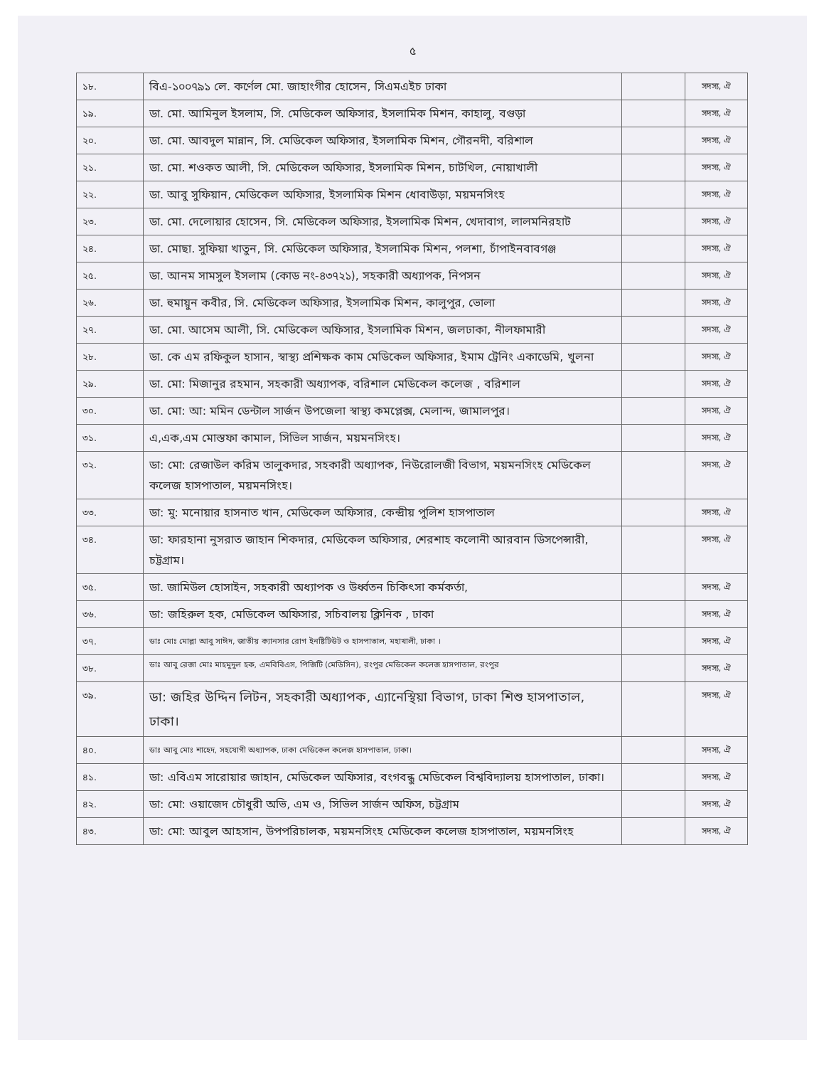৫
| ১৮. | বিএ-১০০৭৯১ লে. কর্ণেল মো. জাহাংগীর হোসেন, সিএমএইচ ঢাকা | | সদস্য, ঐ |
| ১৯. | ডা. মো. আমিনুল ইসলাম, সি. মেডিকেল অফিসার, ইসলামিক মিশন, কাহালু, বগুড়া | | সদস্য, ঐ |
| ২০. | ডা. মো. আবদুল মান্নান, সি. মেডিকেল অফিসার, ইসলামিক মিশন, গৌরনদী, বরিশাল | | সদস্য, ঐ |
| ২১. | ডা. মো. শওকত আলী, সি. মেডিকেল অফিসার, ইসলামিক মিশন, চাটখিল, নোয়াখালী | | সদস্য, ঐ |
| ২২. | ডা. আবু সুফিয়ান, মেডিকেল অফিসার, ইসলামিক মিশন ধোবাউড়া, ময়মনসিংহ | | সদস্য, ঐ |
| ২৩. | ডা. মো. দেলোয়ার হোসেন, সি. মেডিকেল অফিসার, ইসলামিক মিশন, খেদাবাগ, লালমনিরহাট | | সদস্য, ঐ |
| ২৪. | ডা. মোছা. সুফিয়া খাতুন, সি. মেডিকেল অফিসার, ইসলামিক মিশন, পলশা, চাঁপাইনবাবগঞ্জ | | সদস্য, ঐ |
| ২৫. | ডা. আনম সামসুল ইসলাম (কোড নং-৪৩৭২১), সহকারী অধ্যাপক, নিপসন | | সদস্য, ঐ |
| ২৬. | ডা. হুমায়ুন কবীর, সি. মেডিকেল অফিসার, ইসলামিক মিশন, কালুপুর, ভোলা | | সদস্য, ঐ |
| ২৭. | ডা. মো. আসেম আলী, সি. মেডিকেল অফিসার, ইসলামিক মিশন, জলঢাকা, নীলফামারী | | সদস্য, ঐ |
| ২৮. | ডা. কে এম রফিকুল হাসান, স্বাস্থ্য প্রশিক্ষক কাম মেডিকেল অফিসার, ইমাম ট্রেনিং একাডেমি, খুলনা | | সদস্য, ঐ |
| ২৯. | ডা. মো: মিজানুর রহমান, সহকারী অধ্যাপক, বরিশাল মেডিকেল কলেজ , বরিশাল | | সদস্য, ঐ |
| ৩০. | ডা. মো: আ: মমিন ডেন্টাল সার্জন উপজেলা স্বাস্থ্য কমপ্লেক্স, মেলান্দ, জামালপুর। | | সদস্য, ঐ |
| ৩১. | এ,এক,এম মোস্তফা কামাল, সিভিল সার্জন, ময়মনসিংহ। | | সদস্য, ঐ |
| ৩২. | ডা: মো: রেজাউল করিম তালুকদার, সহকারী অধ্যাপক, নিউরোলজী বিভাগ, ময়মনসিংহ মেডিকেল কলেজ হাসপাতাল, ময়মনসিংহ। | | সদস্য, ঐ |
| ৩৩. | ডা: মু: মনোয়ার হাসনাত খান, মেডিকেল অফিসার, কেন্দ্রীয় পুলিশ হাসপাতাল | | সদস্য, ঐ |
| ৩৪. | ডা: ফারহানা নুসরাত জাহান শিকদার, মেডিকেল অফিসার, শেরশাহ কলোনী আরবান ডিসপেন্সারী, চট্টগ্রাম। | | সদস্য, ঐ |
| ৩৫. | ডা. জামিউল হোসাইন, সহকারী অধ্যাপক ও উর্ধ্বতন চিকিৎসা কর্মকর্তা, | | সদস্য, ঐ |
| ৩৬. | ডা: জহিরুল হক, মেডিকেল অফিসার, সচিবালয় ক্লিনিক , ঢাকা | | সদস্য, ঐ |
| ৩৭. | ডাঃ মোঃ মোল্লা আবু সাঈদ, জাতীয় ক্যানসার রোগ ইনষ্টিটিউট ও হাসপাতাল, মহাখালী, ঢাকা । | | সদস্য, ঐ |
| ৩৮. | ডাঃ আবু রেজা মোঃ মাহমুদুল হক, এমবিবিএস, পিজিটি (মেডিসিন), রংপুর মেডিকেল কলেজ হাসপাতাল, রংপুর | | সদস্য, ঐ |
| ৩৯. | ডা: জহির উদ্দিন লিটন, সহকারী অধ্যাপক, এ্যানেস্থিয়া বিভাগ, ঢাকা শিশু হাসপাতাল, ঢাকা। | | সদস্য, ঐ |
| ৪০. | ডাঃ আবু মোঃ শাহেদ, সহযোগী অধ্যাপক, ঢাকা মেডিকেল কলেজ হাসপাতাল, ঢাকা। | | সদস্য, ঐ |
| ৪১. | ডা: এবিএম সারোয়ার জাহান, মেডিকেল অফিসার, বংগবন্ধু মেডিকেল বিশ্ববিদ্যালয় হাসপাতাল, ঢাকা। | | সদস্য, ঐ |
| ৪২. | ডা: মো: ওয়াজেদ চৌধুরী অভি, এম ও, সিভিল সার্জন অফিস, চট্টগ্রাম | | সদস্য, ঐ |
| ৪৩. | ডা: মো: আবুল আহসান, উপপরিচালক, ময়মনসিংহ মেডিকেল কলেজ হাসপাতাল, ময়মনসিংহ | | সদস্য, ঐ |